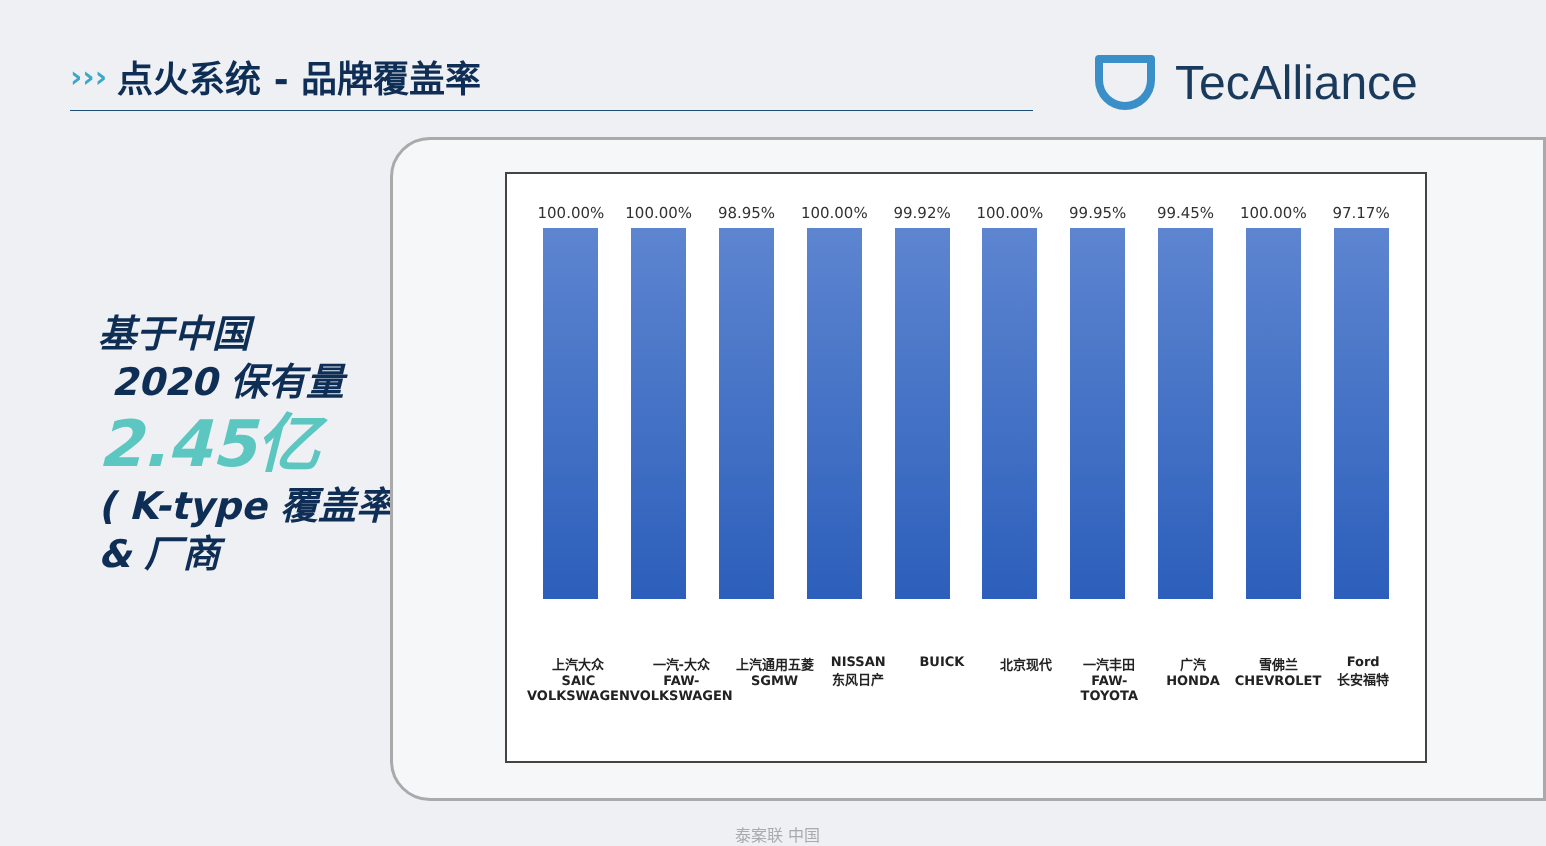›››
点火系统 - 品牌覆盖率
TecAlliance
基于中国
2020 保有量
2.45亿
( K-type 覆盖率)
& 厂商
100.00% 100.00% 98.95% 100.00% 99.92% 100.00% 99.95% 99.45% 100.00% 97.17%
上汽大众
SAIC VOLKSWAGEN
一汽-大众
FAW-VOLKSWAGEN
上汽通用五菱
SGMW
NISSAN
东风日产
BUICK 北京现代 一汽丰田
FAW-TOYOTA
广汽
HONDA
雪佛兰
CHEVROLET
Ford
长安福特
泰案联 中国